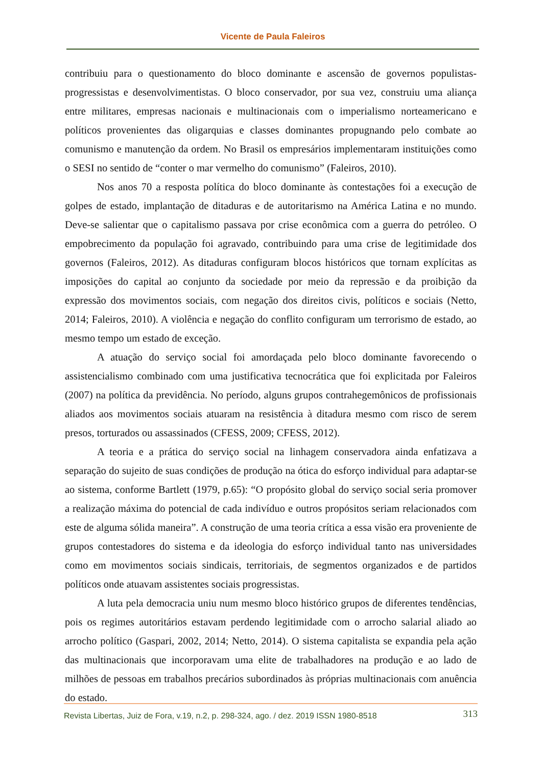Vicente de Paula Faleiros
contribuiu para o questionamento do bloco dominante e ascensão de governos populistas-progressistas e desenvolvimentistas. O bloco conservador, por sua vez, construiu uma aliança entre militares, empresas nacionais e multinacionais com o imperialismo norteamericano e políticos provenientes das oligarquias e classes dominantes propugnando pelo combate ao comunismo e manutenção da ordem. No Brasil os empresários implementaram instituições como o SESI no sentido de “conter o mar vermelho do comunismo” (Faleiros, 2010).
Nos anos 70 a resposta política do bloco dominante às contestações foi a execução de golpes de estado, implantação de ditaduras e de autoritarismo na América Latina e no mundo. Deve-se salientar que o capitalismo passava por crise econômica com a guerra do petróleo. O empobrecimento da população foi agravado, contribuindo para uma crise de legitimidade dos governos (Faleiros, 2012). As ditaduras configuram blocos históricos que tornam explícitas as imposições do capital ao conjunto da sociedade por meio da repressão e da proibição da expressão dos movimentos sociais, com negação dos direitos civis, políticos e sociais (Netto, 2014; Faleiros, 2010). A violência e negação do conflito configuram um terrorismo de estado, ao mesmo tempo um estado de exceção.
A atuação do serviço social foi amordaçada pelo bloco dominante favorecendo o assistencialismo combinado com uma justificativa tecnocrática que foi explicitada por Faleiros (2007) na política da previdência. No período, alguns grupos contrahegemônicos de profissionais aliados aos movimentos sociais atuaram na resistência à ditadura mesmo com risco de serem presos, torturados ou assassinados (CFESS, 2009; CFESS, 2012).
A teoria e a prática do serviço social na linhagem conservadora ainda enfatizava a separação do sujeito de suas condições de produção na ótica do esforço individual para adaptar-se ao sistema, conforme Bartlett (1979, p.65): “O propósito global do serviço social seria promover a realização máxima do potencial de cada indivíduo e outros propósitos seriam relacionados com este de alguma sólida maneira”. A construção de uma teoria crítica a essa visão era proveniente de grupos contestadores do sistema e da ideologia do esforço individual tanto nas universidades como em movimentos sociais sindicais, territoriais, de segmentos organizados e de partidos políticos onde atuavam assistentes sociais progressistas.
A luta pela democracia uniu num mesmo bloco histórico grupos de diferentes tendências, pois os regimes autoritários estavam perdendo legitimidade com o arrocho salarial aliado ao arrocho político (Gaspari, 2002, 2014; Netto, 2014). O sistema capitalista se expandia pela ação das multinacionais que incorporavam uma elite de trabalhadores na produção e ao lado de milhões de pessoas em trabalhos precários subordinados às próprias multinacionais com anuência do estado.
Revista Libertas, Juiz de Fora, v.19, n.2, p. 298-324, ago. / dez. 2019 ISSN 1980-8518 313